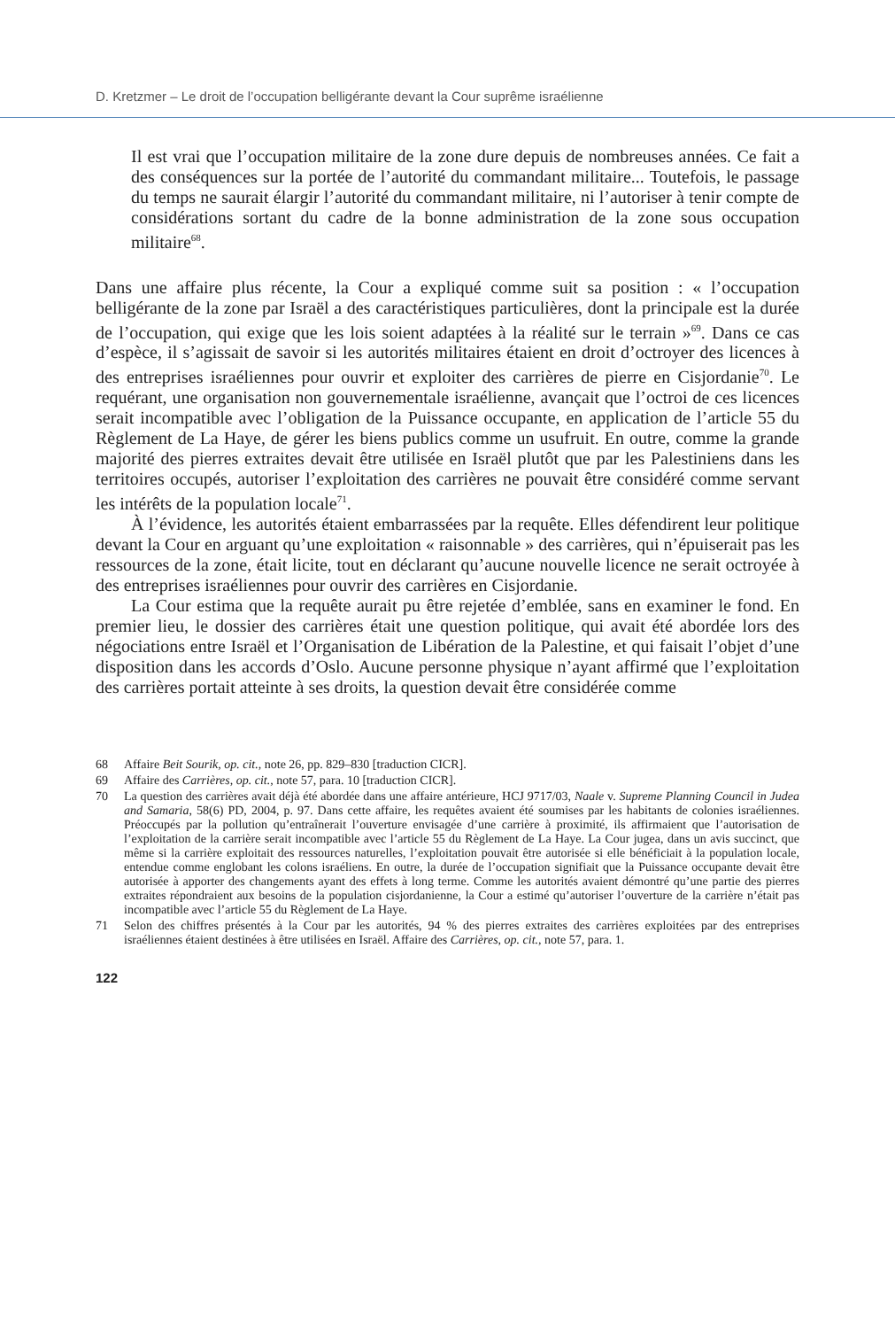D. Kretzmer – Le droit de l’occupation belligérante devant la Cour suprême israélienne
Il est vrai que l’occupation militaire de la zone dure depuis de nombreuses années. Ce fait a des conséquences sur la portée de l’autorité du commandant militaire... Toutefois, le passage du temps ne saurait élargir l’autorité du commandant militaire, ni l’autoriser à tenir compte de considérations sortant du cadre de la bonne administration de la zone sous occupation militaire<sup>68</sup>.
Dans une affaire plus récente, la Cour a expliqué comme suit sa position : « l’occupation belligérante de la zone par Israël a des caractéristiques particulières, dont la principale est la durée de l’occupation, qui exige que les lois soient adaptées à la réalité sur le terrain »<sup>69</sup>. Dans ce cas d’espèce, il s’agissait de savoir si les autorités militaires étaient en droit d’octroyer des licences à des entreprises israéliennes pour ouvrir et exploiter des carrières de pierre en Cisjordanie<sup>70</sup>. Le requérant, une organisation non gouvernementale israélienne, avançait que l’octroi de ces licences serait incompatible avec l’obligation de la Puissance occupante, en application de l’article 55 du Règlement de La Haye, de gérer les biens publics comme un usufruit. En outre, comme la grande majorité des pierres extraites devait être utilisée en Israël plutôt que par les Palestiniens dans les territoires occupés, autoriser l’exploitation des carrières ne pouvait être considéré comme servant les intérêts de la population locale<sup>71</sup>.
À l’évidence, les autorités étaient embarrassées par la requête. Elles défendirent leur politique devant la Cour en arguant qu’une exploitation « raisonnable » des carrières, qui n’épuiserait pas les ressources de la zone, était licite, tout en déclarant qu’aucune nouvelle licence ne serait octroyée à des entreprises israéliennes pour ouvrir des carrières en Cisjordanie.
La Cour estima que la requête aurait pu être rejetée d’emblée, sans en examiner le fond. En premier lieu, le dossier des carrières était une question politique, qui avait été abordée lors des négociations entre Israël et l’Organisation de Libération de la Palestine, et qui faisait l’objet d’une disposition dans les accords d’Oslo. Aucune personne physique n’ayant affirmé que l’exploitation des carrières portait atteinte à ses droits, la question devait être considérée comme
68 Affaire Beit Sourik, op. cit., note 26, pp. 829–830 [traduction CICR].
69 Affaire des Carrières, op. cit., note 57, para. 10 [traduction CICR].
70 La question des carrières avait déjà été abordée dans une affaire antérieure, HCJ 9717/03, Naale v. Supreme Planning Council in Judea and Samaria, 58(6) PD, 2004, p. 97. Dans cette affaire, les requêtes avaient été soumises par les habitants de colonies israéliennes. Préoccupés par la pollution qu’entraînerait l’ouverture envisagée d’une carrière à proximité, ils affirmaient que l’autorisation de l’exploitation de la carrière serait incompatible avec l’article 55 du Règlement de La Haye. La Cour jugea, dans un avis succinct, que même si la carrière exploitait des ressources naturelles, l’exploitation pouvait être autorisée si elle bénéficiait à la population locale, entendue comme englobant les colons israéliens. En outre, la durée de l’occupation signifiait que la Puissance occupante devait être autorisée à apporter des changements ayant des effets à long terme. Comme les autorités avaient démontré qu’une partie des pierres extraites répondraient aux besoins de la population cisjordanienne, la Cour a estimé qu’autoriser l’ouverture de la carrière n’était pas incompatible avec l’article 55 du Règlement de La Haye.
71 Selon des chiffres présentés à la Cour par les autorités, 94 % des pierres extraites des carrières exploitées par des entreprises israéliennes étaient destinées à être utilisées en Israël. Affaire des Carrières, op. cit., note 57, para. 1.
122